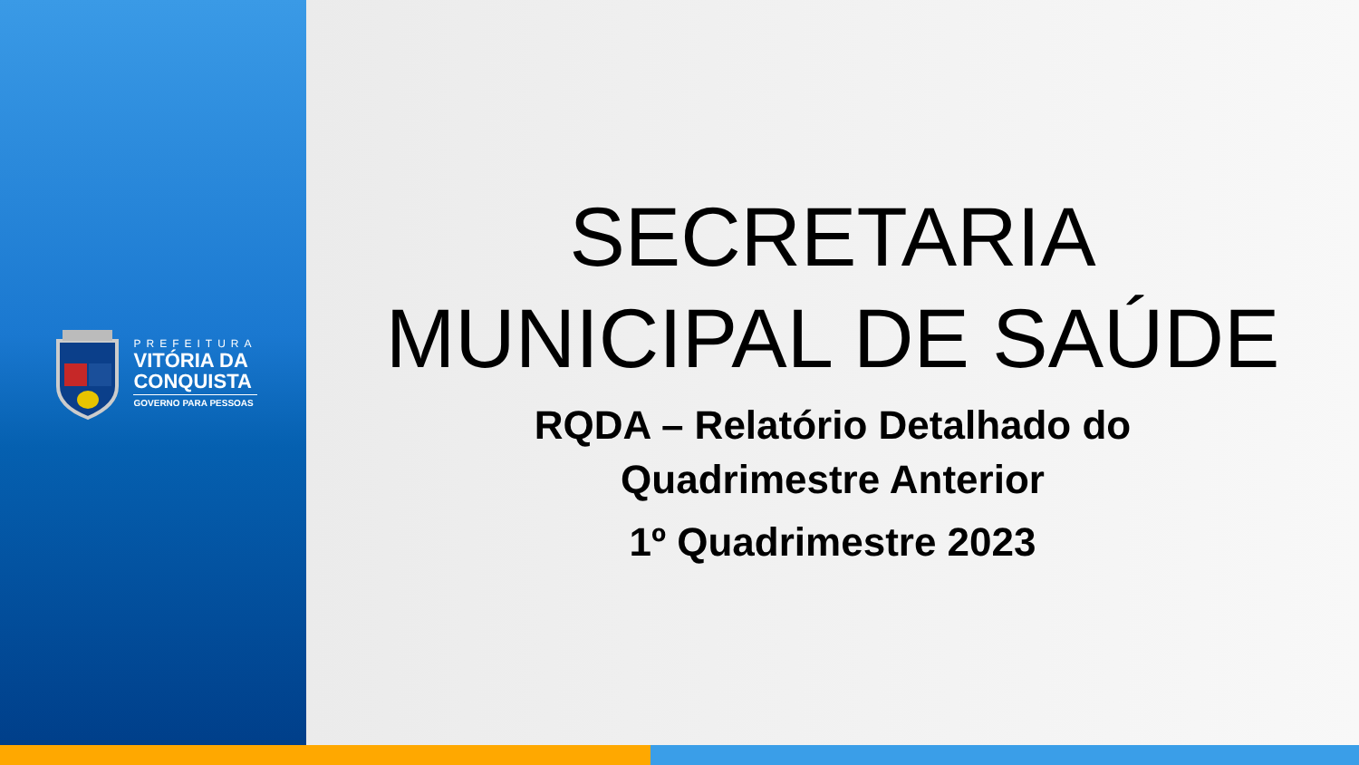PREFEITURA
VITÓRIA DA
CONQUISTA
GOVERNO PARA PESSOAS
SECRETARIA
MUNICIPAL DE SAÚDE
RQDA – Relatório Detalhado do
Quadrimestre Anterior
1º Quadrimestre 2023